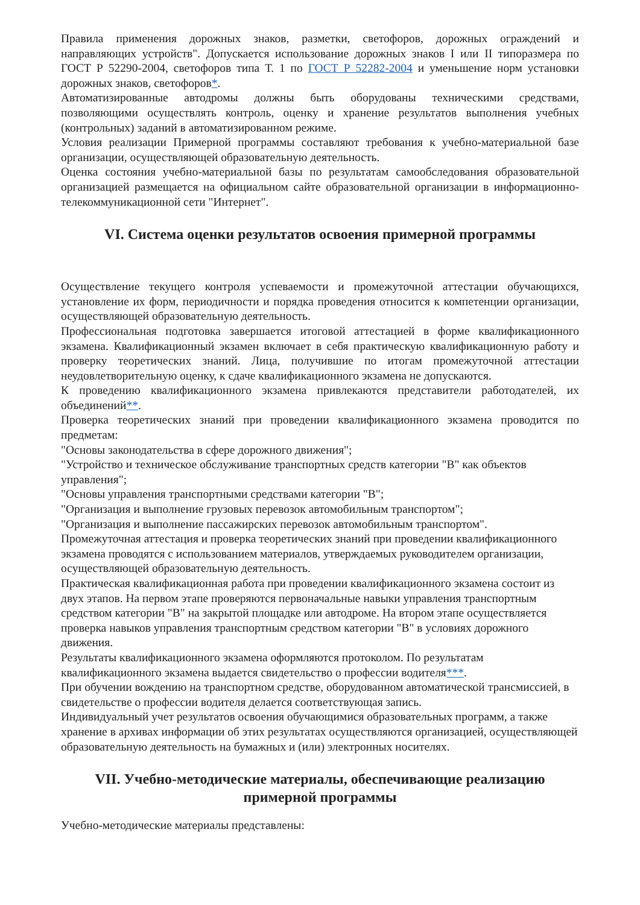Правила применения дорожных знаков, разметки, светофоров, дорожных ограждений и направляющих устройств". Допускается использование дорожных знаков I или II типоразмера по ГОСТ Р 52290-2004, светофоров типа Т. 1 по ГОСТ Р 52282-2004 и уменьшение норм установки дорожных знаков, светофоров*.
Автоматизированные автодромы должны быть оборудованы техническими средствами, позволяющими осуществлять контроль, оценку и хранение результатов выполнения учебных (контрольных) заданий в автоматизированном режиме.
Условия реализации Примерной программы составляют требования к учебно-материальной базе организации, осуществляющей образовательную деятельность.
Оценка состояния учебно-материальной базы по результатам самообследования образовательной организацией размещается на официальном сайте образовательной организации в информационно-телекоммуникационной сети "Интернет".
VI. Система оценки результатов освоения примерной программы
Осуществление текущего контроля успеваемости и промежуточной аттестации обучающихся, установление их форм, периодичности и порядка проведения относится к компетенции организации, осуществляющей образовательную деятельность.
Профессиональная подготовка завершается итоговой аттестацией в форме квалификационного экзамена. Квалификационный экзамен включает в себя практическую квалификационную работу и проверку теоретических знаний. Лица, получившие по итогам промежуточной аттестации неудовлетворительную оценку, к сдаче квалификационного экзамена не допускаются.
К проведению квалификационного экзамена привлекаются представители работодателей, их объединений**.
Проверка теоретических знаний при проведении квалификационного экзамена проводится по предметам:
"Основы законодательства в сфере дорожного движения";
"Устройство и техническое обслуживание транспортных средств категории "B" как объектов управления";
"Основы управления транспортными средствами категории "B";
"Организация и выполнение грузовых перевозок автомобильным транспортом";
"Организация и выполнение пассажирских перевозок автомобильным транспортом".
Промежуточная аттестация и проверка теоретических знаний при проведении квалификационного экзамена проводятся с использованием материалов, утверждаемых руководителем организации, осуществляющей образовательную деятельность.
Практическая квалификационная работа при проведении квалификационного экзамена состоит из двух этапов. На первом этапе проверяются первоначальные навыки управления транспортным средством категории "B" на закрытой площадке или автодроме. На втором этапе осуществляется проверка навыков управления транспортным средством категории "B" в условиях дорожного движения.
Результаты квалификационного экзамена оформляются протоколом. По результатам квалификационного экзамена выдается свидетельство о профессии водителя***.
При обучении вождению на транспортном средстве, оборудованном автоматической трансмиссией, в свидетельстве о профессии водителя делается соответствующая запись.
Индивидуальный учет результатов освоения обучающимися образовательных программ, а также хранение в архивах информации об этих результатах осуществляются организацией, осуществляющей образовательную деятельность на бумажных и (или) электронных носителях.
VII. Учебно-методические материалы, обеспечивающие реализацию примерной программы
Учебно-методические материалы представлены: